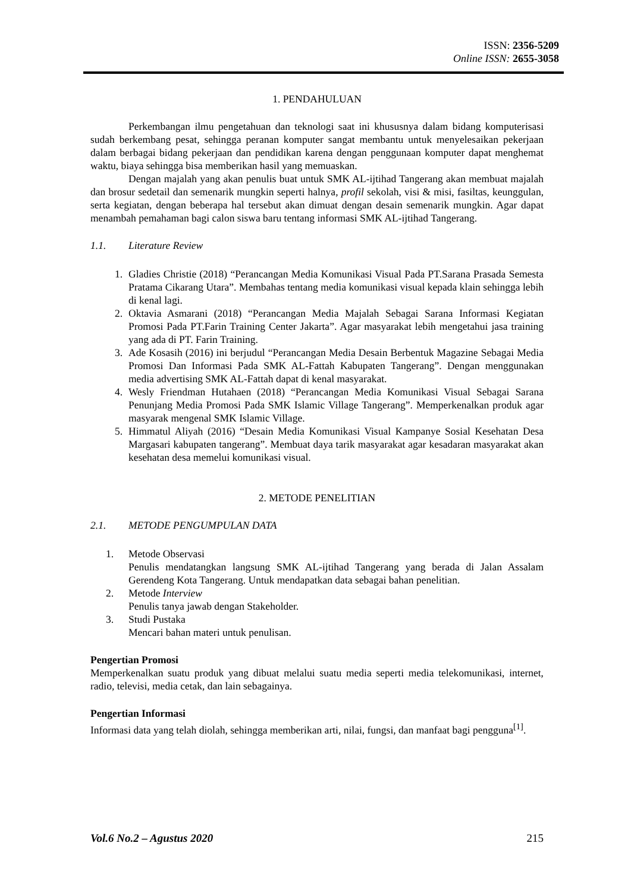ISSN: 2356-5209
Online ISSN: 2655-3058
1. PENDAHULUAN
Perkembangan ilmu pengetahuan dan teknologi saat ini khususnya dalam bidang komputerisasi sudah berkembang pesat, sehingga peranan komputer sangat membantu untuk menyelesaikan pekerjaan dalam berbagai bidang pekerjaan dan pendidikan karena dengan penggunaan komputer dapat menghemat waktu, biaya sehingga bisa memberikan hasil yang memuaskan.
Dengan majalah yang akan penulis buat untuk SMK AL-ijtihad Tangerang akan membuat majalah dan brosur sedetail dan semenarik mungkin seperti halnya, profil sekolah, visi & misi, fasiltas, keunggulan, serta kegiatan, dengan beberapa hal tersebut akan dimuat dengan desain semenarik mungkin. Agar dapat menambah pemahaman bagi calon siswa baru tentang informasi SMK AL-ijtihad Tangerang.
1.1. Literature Review
1. Gladies Christie (2018) “Perancangan Media Komunikasi Visual Pada PT.Sarana Prasada Semesta Pratama Cikarang Utara”. Membahas tentang media komunikasi visual kepada klain sehingga lebih di kenal lagi.
2. Oktavia Asmarani (2018) “Perancangan Media Majalah Sebagai Sarana Informasi Kegiatan Promosi Pada PT.Farin Training Center Jakarta”. Agar masyarakat lebih mengetahui jasa training yang ada di PT. Farin Training.
3. Ade Kosasih (2016) ini berjudul “Perancangan Media Desain Berbentuk Magazine Sebagai Media Promosi Dan Informasi Pada SMK AL-Fattah Kabupaten Tangerang”. Dengan menggunakan media advertising SMK AL-Fattah dapat di kenal masyarakat.
4. Wesly Friendman Hutahaen (2018) “Perancangan Media Komunikasi Visual Sebagai Sarana Penunjang Media Promosi Pada SMK Islamic Village Tangerang”. Memperkenalkan produk agar masyarak mengenal SMK Islamic Village.
5. Himmatul Aliyah (2016) “Desain Media Komunikasi Visual Kampanye Sosial Kesehatan Desa Margasari kabupaten tangerang”. Membuat daya tarik masyarakat agar kesadaran masyarakat akan kesehatan desa memelui komunikasi visual.
2. METODE PENELITIAN
2.1. METODE PENGUMPULAN DATA
1. Metode Observasi
Penulis mendatangkan langsung SMK AL-ijtihad Tangerang yang berada di Jalan Assalam Gerendeng Kota Tangerang. Untuk mendapatkan data sebagai bahan penelitian.
2. Metode Interview
Penulis tanya jawab dengan Stakeholder.
3. Studi Pustaka
Mencari bahan materi untuk penulisan.
Pengertian Promosi
Memperkenalkan suatu produk yang dibuat melalui suatu media seperti media telekomunikasi, internet, radio, televisi, media cetak, dan lain sebagainya.
Pengertian Informasi
Informasi data yang telah diolah, sehingga memberikan arti, nilai, fungsi, dan manfaat bagi pengguna<sup>[1]</sup>.
Vol.6 No.2 – Agustus 2020 215